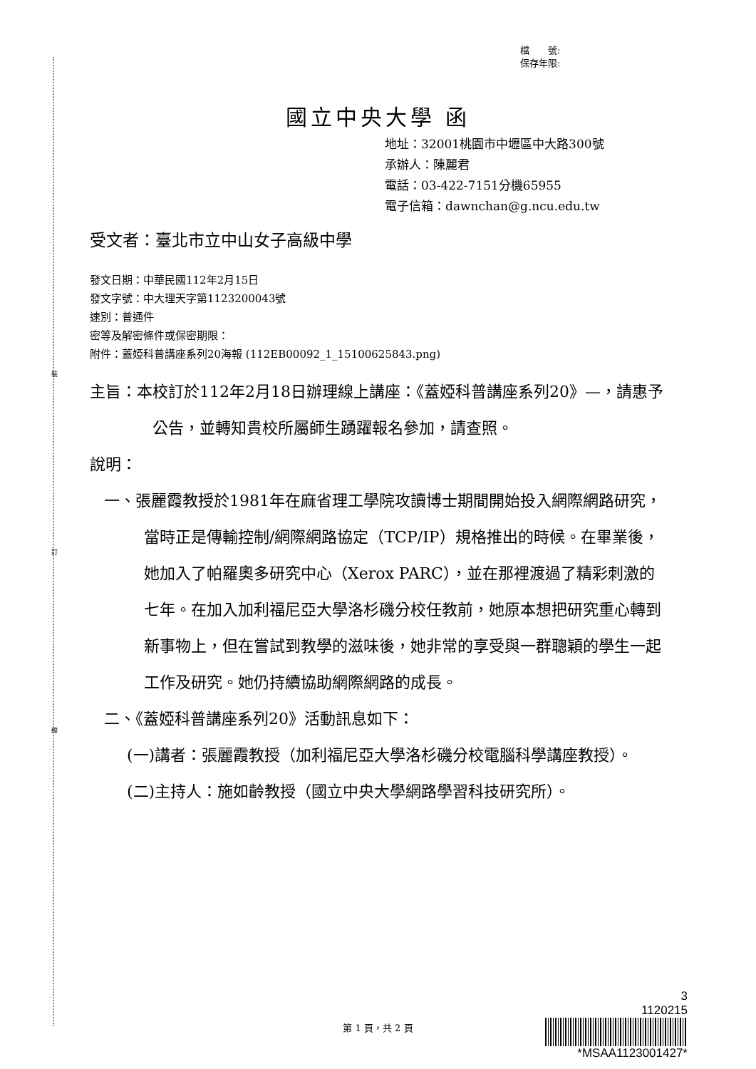裝
訂
線
檔　　號:
保存年限:
國立中央大學 函
地址：32001桃園市中壢區中大路300號
承辦人：陳麗君
電話：03-422-7151分機65955
電子信箱：dawnchan@g.ncu.edu.tw
受文者：臺北市立中山女子高級中學
發文日期：中華民國112年2月15日
發文字號：中大理天字第1123200043號
速別：普通件
密等及解密條件或保密期限：
附件：蓋婭科普講座系列20海報 (112EB00092_1_15100625843.png)
主旨：本校訂於112年2月18日辦理線上講座：《蓋婭科普講座系列20》—，請惠予公告，並轉知貴校所屬師生踴躍報名參加，請查照。
說明：
一、張麗霞教授於1981年在麻省理工學院攻讀博士期間開始投入網際網路研究，當時正是傳輸控制/網際網路協定（TCP/IP）規格推出的時候。在畢業後，她加入了帕羅奧多研究中心（Xerox PARC），並在那裡渡過了精彩刺激的七年。在加入加利福尼亞大學洛杉磯分校任教前，她原本想把研究重心轉到新事物上，但在嘗試到教學的滋味後，她非常的享受與一群聰穎的學生一起工作及研究。她仍持續協助網際網路的成長。
二、《蓋婭科普講座系列20》活動訊息如下：
(一)講者：張麗霞教授（加利福尼亞大學洛杉磯分校電腦科學講座教授）。
(二)主持人：施如齡教授（國立中央大學網路學習科技研究所）。
3
1120215
*MSAA1123001427*
第 1 頁，共 2 頁